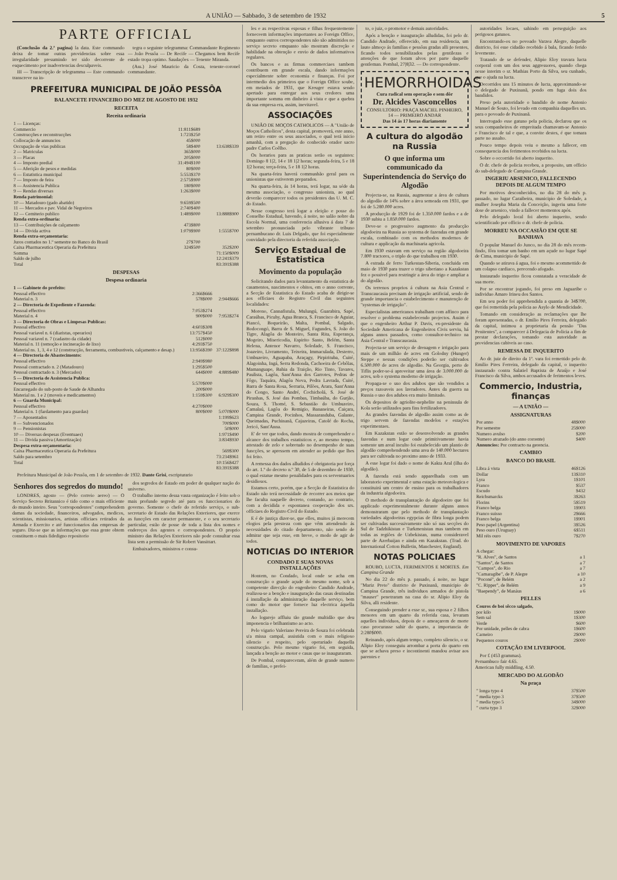A UNIÃO — Sabbado, 3 de setembro de 1932 5
PARTE OFFICIAL
(Conclusão da 2.ª pagina) la data. Este commando deixa de tomar outras providencias sobre essa irregularidade presumindo ter sido decorrente de esquecimento por inadvertencias desculpaveis.
III — Transcripção de telegramma — Este commando transcreve na in-
tegra o seguinte telegramma: Commandante Regimento — João Pessôa — De Recife — Chegamos bem Recife estado tropa optimo. Saudações — Tenente Miranda.
(Ass.) José Mauricio da Costa, tenente-coronel commandante.
PREFEITURA MUNICIPAL DE JOÃO PESSÔA
BALANCETE FINANCEIRO DO MEZ DE AGOSTO DE 1932
RECEITA
Receita ordinaria
| 1 — Licenças: | | |
| Commercio | 11:811$689 | |
| Construcções e reconstrucções | 1:723$250 | |
| Collocação de annuncios | 45$000 | |
| Occupação de vias publicas | 58$400 | 13:638$339 |
| 2 — Matriculas | 365$000 | |
| 3 — Placas | 205$000 | |
| 4 — Imposto predial | 31:494$100 | |
| 5 — Aferição de pesos e medidas | 80$000 | |
| 6 — Estatistica municipal | 5:553$370 | |
| 7 — Imposto de feira | 2:575$900 | |
| 8 — Assistencia Publica | 180$000 | |
| 9 — Rendas diversas | 1:263$000 | |
| Renda patrimonial: | | |
| 10 — Matadouro (gado abatido) | 9:659$500 | |
| 11 — Mercados e pav. Vidal de Negreiros | 2:740$400 | |
| 12 — Cemiterio publico | 1:489$000 | 13:888$900 |
| Renda extra-ordinaria: | | |
| 13 — Contribuições de calçamento | 473$800 | |
| 14 — Divida activa | 1:079$900 | 1:555$700 |
| Renda extra-orçamentaria: | | |
| Juros contados no 1.º semestre no Banco do Brasil | 27$700 | |
| Caixa Pharmaceutica Operaria da Prefeitura | 324$500 | 352$200 |
| Somma | | 71:150$009 |
| Saldo de julho | | 12:241$379 |
| Total | | 83:391$388 |
DESPESAS
Despesa ordinaria
| 1 — Gabinete do prefeito: | | |
| Pessoal effectivo | 2:366$666 | |
| Material n. 3 | 578$000 | 2:944$666 |
| 2 — Directoria de Expediente e Fazenda: | | |
| Pessoal effectivo | 7:053$274 | |
| Material n. 4 | 900$000 | 7:953$274 |
| 3 — Directoria de Obras e Limpesas Publicas: | | |
| Pessoal effectivo | 4:603$308 | |
| Pessoal variavel n. 6 (diaristas, operarios) | 13:757$450 | |
| Pessoal variavel n. 7 (cadastro da cidade) | 512$000 | |
| Material n. 11 (remoção e incineração de lixo) | 4:293$750 | |
| Material ns. 1, 3, 4 e 12 (construcção, ferramenta, combustiveis, calçamento e desap.) | 13:956$390 | 37:122$898 |
| 4 — Directoria de Abastecimento: | | |
| Pessoal effectivo | 2:949$980 | |
| Pessoal contractado n. 2 (Matadouro) | 1:295$500 | |
| Pessoal contractado n. 3 (Mercados) | 644$000 | 4:889$480 |
| 5 — Directoria de Assistencia Publica: | | |
| Pessoal effectivo | 5:570$000 | |
| Encarregado do sub-posto de Saude de Alhandra | 200$000 | |
| Material ns. 1 e 2 (moveis e medicamentos) | 1:159$300 | 6:929$300 |
| 6 — Guarda Municipal: | | |
| Pessoal effectivo | 4:270$000 | |
| Material n. 1 (fardamento para guardas) | 800$000 | 5:070$000 |
| 7 — Aposentados | | 1:199$623 |
| 8 — Subvencionados | | 700$000 |
| 9 — Pensionistas | | 50$000 |
| 10 — Diversas despesas (Eventuaes) | | 1:971$490 |
| 11 — Divida passiva (Amortização) | | 3:834$930 |
| Despesa extra-orçamentaria: | | |
| Caixa Pharmaceutica Operaria da Prefeitura | | 569$300 |
| Saldo para setembro | | 73:234$961 |
| Total | | 10:156$427 |
| | | 83:391$388 |
Prefeitura Municipal de João Pessôa, em 1 de setembro de 1932. Dante Grisi, escripturario
Senhores dos segredos do mundo!
LONDRES, agosto — (Pelo correio aereo) — O Serviço Secreto Britannico é tido como o mais efficiente do mundo inteiro. Seus "correspondentes" comprehendem damas da sociedade, financeiros, advogados, medicos, scientistas, missionarios, artistas officiaes retirados da Armada e Exercito e até funccionarios das empresas de seguro. Diz-se que as informações que essa gente obtem constituem o mais fidedigno repositorio
dos segredos de Estado em poder de qualquer nação do universo.
O trabalho interno dessa vasta organização é feito sob o mais profundo segredo até para os funccionarios do governo. Somente o chefe do referido serviço, o sub-secretario de Estado das Relações Exteriores, que exerce as funcções em caracter permanente, e o seu secretario particular, estão de posse de toda a lista dos nomes e endereços dos agentes e correspondentes. O proprio ministro das Relações Exteriores não pode consultar essa lista sem a permissão de Sir Robert Vansittart.
Embaixadores, ministros e consu-
les e as respectivas esposas e filhas frequentemente forneceem informações importantes ao Foreign Office, emquanto outros correspondentes não são admittidos no serviço secreto emquanto não mostram discreção e habilidade na obtenção e envio de dados informativos regulares.
Os bancos e as firmas commerciaes tambem contribuem em grande escala, dando informações especialmente sobre economia e finanças. Foi por intermedio dos primeiros que o Foreign Office soube, em meiados de 1931, que Kreuger estava sendo apertado para entregar aos seus credores uma importante somma em dinheiro á vista e que a quebra da sua empresa era, assim, inevitavel.
ASSOCIAÇÕES
UNIÃO DE MOÇOS CATHOLICOS — A "União de Moços Catholicos", desta capital, promoverá, este anno, um retiro entre os seus associados, o qual terá inicio amanhã, com a pregação do conhecido orador sacro padre Carlos Coêlho.
Os horarios para as praticas serão os seguintes: Domingo 8 1|2, 14 e 18 1|2 horas; segunda-feira, 5 e 18 1|2 horas; terça-feira, 5 e 18 1|2 horas.
Na quarta-feira haverá communhão geral para os unionistas que estiverem preparados.
Na quarta-feira, ás 14 horas, terá logar, na séde da mesma associação, o congresso unionista, ao qual deverão comparecer todos os presidentes das U. M. C. do Estado.
Nesse congresso terá logar a eleição e posse do Conselho Estadual, havendo, á noite, no salão nobre da Escola Normal, uma conferencia allusiva á data 7 de setembro pronunciada pelo vibrante tribuno pernambucano dr. Luis Delgado, que foi especialmente convidado pela directoria da referida associação.
Serviço Estadual de Estatistica
Movimento da população
Solicitando dados para levantamento da estatistica de casamentos, nascimentos e obitos, em o anno corrente, a Secção de Estatistica do Estado acaba de dirigir-se aos officiaes do Registro Civil das seguintes localidades:
Moreno, Cannafistula, Mulungú, Guarabira, Sapé, Caraúbas, Picuhy, Agua Branca, S. Francisco de Aguiar, Piancó, Boqueirão, Malta, Pombal, Salgado, Bodocongó, Barra de S. Miguel, Fagundes, S. João do Tigre, Alagôa do Monteiro, Santa Rita, Esperança, Mogeiro, Misericodia, Espirito Santo, Belém, Santa Helena, Antenor Navarro, Soledade, S. Francisco, Joazeiro, Livramento, Teixeira, Immaculada, Desterro, Umbuzeiro, Aguapaba, Araçagy, Pirpirituba, Cuité, Alagoinha, Ingá, Serra Redonda, Cachoeira de Cebôlas, Mamanguape, Bahia da Traição, Rio Tinto, Tavares, Paulista, Lagôa, Sant'Anna dos Garrotes, Pedras de Fôgo, Taquára, Alagôa Nova, Pedra Lavrada, Cuité, Barra de Santa Rosa, Serraria, Pilões, Arara, Sant'Anna do Congo, Santo André, Cochicholá, S. José de Piranhas, S. José das Pombas, Timbaúba, do Gurjão, Souza, S. Thomé, S. Sebastião do Umbuzeiro, Camalaú, Lagôa do Remigio, Bananeiras, Caiçara, Campina Grande, Pocinhos, Massaranduba, Galante, Queimadas, Puchinanã, Cajazeiras, Catolé do Rocha, Jericó, Sant'Anna.
E' de ver que todos, dando mostra de comprehender o alcance dos trabalhos estatisticos e, ao mesmo tempo, attestado de zelo e sobretudo no desempenho de suas funcções, se apressem em attender ao pedido que lhes foi feito.
A remessa dos dados alludidos é obrigatoria por força do art. 1.º do decreto n.º 30, de 5 de dezembro de 1930, o qual estatue mesmo penalidades para os serventuarios desidiosos.
Estamos certo, porém, que a Secção de Estatistica do Estado não terá necessidade de recorrer aos meios que lhe faculta naquelle decreto, contando, ao contrario, com a decidida e espontanea cooperação dos srs. officiaes do Registro Civil do Estado.
E é de justiça dizer-se, que elles, muitos já merecem elogios pela presteza com que vêm attendendo ás necessidades do citado departamento, não sendo de admirar que seja esse, em breve, o modo de agir de todos.
NOTICIAS DO INTERIOR
CONDADO E SUAS NOVAS INSTALLAÇÕES
Hontem, no Condado, local onde se acha em construcção o grande açude do mesmo nome, sob a competente direcção do engenheiro Candido Andrade, realizou-se a benção e inauguração das casas destinadas á installação da administração daquelle serviço, bem como do motor que fornece luz electrica áquella installação.
Ao logarejo affluiu tão grande multidão que deu imponencia e brilhantismo ao acto.
Pelo vigario Valeriano Pereira de Souza foi celebrada u'a missa campal, assistida com o mais religioso silencio e respeito, pelo operariado daquella construcção. Pelo mesmo vigario foi, em seguida, lançada a benção ao motor e casas que se inauguraram.
De Pombal, compareceram, além de grande numero de familias, o prefei-
to, o juiz, o promotor e demais autoridades.
Após a benção e inauguração alludidas, foi pelo dr. Candido Andrade, offerecido, em sua residencia, um lauto almoço ás familias e pessôas gradas alli presentes, ficando todos sensibilizados pelas gentilezas e attenções de que foram alvos por parte daquelle gentleman. Pombal, 27|8|32. — Do correspondente.
HEMORRHOIDAS
Cura radical sem operação e sem dôr
Dr. Alcides Vasconcellos
CONSULTORIO: PRAÇA MACIEL PINHEIRO, 14 — PRIMEIRO ANDAR
Das 14 ás 17 horas diariamente
A cultura do algodão na Russia
O que informa um communicado da Superintendencia do Serviço do Algodão
Projecta-se, na Russia, augmentar a área de cultura do algodão de 14% sobre a área semeada em 1931, que foi de 5.280.000 acres.
A producção de 1929 foi de 1.350.000 fardos e a de 1930 subiu a 1.850.000 fardos.
Deve-se o progressivo augmento da producção algodoeira na Russia ao systema de fazendas em grande escala, combinado com os methodos modernos de cultura e applicação da machinaria agricola.
Em 1930 estavam em serviço na região algodoeira 7.800 tractores, o triplo do que trabalhou em 1930.
A estrada de ferro Turkestan-Siberia, concluida em maio de 1930 para trazer o trigo siberiano a Kazakstan fez o possivel para restringir a área do trigo e ampliar a do algodão.
Os terrenos proprios á cultura na Asia Central e Transcaucasia precisam de irrigação artificial, sendo de grande importancia o estabelecimento e manutenção de "systemas de irrigação".
Especialistas americanos trabalham com affinco para resolver o problema estabelecendo projectos. Assim é que o engenheiro Arthur P. Davis, ex-presidente da Sociedade Americana de Engenheiros Civis serviu, há alguns annos passados, como consultor-technico na Asia Central e Transcaucasia.
Projecta-se um serviço de drenagem e irrigação para mais de um milhão de acres em Golodny (Hunger) Steppe e nessas condições poderão ser cultivados 6.500.000 de acres de algodão. Na Georgia, perto de Tiflis poder-se-á aproveitar uma área de 3.000.000 de acres, sob o systema moderno de irrigação.
Propaga-se o uso dos adubos que são vendidos a preços razoaveis aos lavradores. Antes da guerra na Russia o uso dos adubos era muito limitado.
Os depositos de agriolite-nephelite na peninsula de Kola serão utilizados para fins fertilizadores.
As grandes fazendas de algodão assim como as de trigo servem de fazendas modelos e estações experimentaes.
Em Kazakstan estão se desenvolvendo as grandes fazendas e num logar onde primitivamente havia somente um areal inculto foi estabelecido um plantio de algodão comprehendendo uma area de 140.000 hectares para ser cultivada no proximo anno de 1933.
A esse logar foi dado o nome de Kakta Aral (ilha do algodão).
A fazenda está sendo apparelhada com um laboratorio experimental e uma estação meteorologica e constituirá um centro de ensino para os trabalhadores da industria algodoeira.
O methodo de transplantação do algodoeiro que foi applicado experimentalmente durante alguns annos demonstraram que pelo methodo de transplantação variedades algodoeiras egypcias de fibra longa podem ser cultivadas successivamente não só nas secções do Sul de Tadzhikistan e Turkmenistan mas tambem em todas as regiões de Uzbekistan, numa consideravel parte de Azerbaijan e ainda em Kazakstan. (Trad. do International Cotton Bulletin, Manchester, England).
NOTAS POLICIAES
ROUBO, LUCTA, FERIMENTOS E MORTES. Em Campina Grande
No dia 22 do mês p. passado, á noite, no lugar "Mariz Preto" districto de Puxinanã, municipio de Campina Grande, três individuos armados de pistola "mauser" penetraram na casa do sr. Alipio Eloy da Silva, alli residente.
Conseguindo prender a esse sr., sua esposa e 2 filhos menores em um quarto da referida casa, levaram aquelles individuos, depois de o ameaçarem de morte caso procurasse sahir do quarto, a importancia de 2:280$000.
Reinando, após algum tempo, completo silencio, o sr. Alipio Eloy conseguiu arrombar a porta do quarto em que se achava preso e incontinenti mandou avisar aos parentes e
autoridades locaes, sahindo em perseguição aos perigosos gatunos.
Encontrando-os no povoado Varzea Alegre, daquelle districto, foi esse cidadão recebido á bala, ficando ferido levemente.
Tratando de se defender, Alipio Eloy travara lucta corporal com um dos seus aggressores, quando chega nesse interim o sr. Mathias Porto da Silva, seu cunhado, que o ajuda na lucta.
Decorridos uns 15 minutos de lucta, approximando-se o delegado de Puxinanã, pondo em fuga dois dos bandidos.
Preso pela autoridade o bandido de nome Antonio Manuel de Souto, foi levado em companhia daquelles srs. para o povoado de Puxinanã.
Interrogado esse gatuno pela policia, declarou que os seus companheiros de empreitada chamavam-se Antonio e Francisco de tal e que, a convite destes, é que tomara parte no assalto.
Pouco tempo depois veiu o mesmo a fallecer, em consequencia dos ferimentos recebidos na lucta.
Sobre o occorrido foi aberto inquerito.
O dr. chefe de policia recebeu, a proposito, um officio do sub-delegado de Campina Grande.
INGERIU ARSENICO, FALLECENDO DEPOIS DE ALGUM TEMPO
Por motivos desconhecidos, no dia 28 do mês p. passado, no lugar Caraibeira, municipio de Soledade, a mulher Josepha Maria da Conceição, ingeriu uma forte dose de arsenico, vindo a fallecer momentos após.
Pelo delegado local foi aberto inquerito, sendo scientificado por officio o dr. chefe de policia.
MORREU NA OCCASIÃO EM QUE SE BANHAVA
O popular Manuel do Junco, no dia 28 do mês recem-findo, fôra tomar um banho em um açude no lugar Sapé de Cima, municipio de Sapé.
Quando se atirava á agua, foi o mesmo acommettido de um colapso cardiaco, perecendo afogado.
Instaurado inquerito ficou constatada a veracidade de sua morte.
Por se encontrar jogando, foi preso em Jaguaribe o individuo Amaro Irineu dos Santos.
Em seu poder foi apprehendida a quantia de 34$700, que foi remettida pela policia ao Asylo de Mendicidade.
Tomando em consideração as reclamações que lhe foram apresentadas, o dr. Emilio Pires Ferreira, delegado da capital, intimou a proprietaria da pensão "Das Penitentes", a comparecer á Delegacia de Policia a fim de prestar declarações, tomando esta autoridade as providencias cabiveis ao caso.
REMESSA DE INQUERITO
Ao dr. juiz de direito da 1ª. vara foi remettido pelo dr. Emilio Pires Ferreira, delegado da capital, o inquerito instaurado contra Salatiel Baptista de Araújo e José Francisco da Silva, ambos accusados de ferimentos leves.
Commercio, Industria, finanças
— A UNIÃO —
ASSIGNATURAS
| Por anno | 48$000 |
| Por semestre | 25$000 |
| Numero avulso | $200 |
| Numero atrazado (do anno corrente) | $400 |
| Annuncios: Por contracto na gerencia. | |
CAMBIO
BANCO DO BRASIL
| Libra á vista | 46$126 |
| Dollar | 13$310 |
| Lyra | 1$101 |
| Franco | $537 |
| Escudo | $432 |
| Reichsmarcks | 3$263 |
| Florins | 5$519 |
| Franco belga | 1$903 |
| Franco suisso | 2$666 |
| Franco belga | 1$901 |
| Peso papel (Argentina) | 3$526 |
| Peso ouro (Uruguay) | 6$511 |
| Mil réis ouro | 7$270 |
MOVIMENTO DE VAPORES
| A chegar: | |
| "R. Alves", de Santos | a 1 |
| "Santos", de Santos | a 7 |
| "Campos", do Rio | a 7 |
| "Camaragibe", de P. Alegre | a 10 |
| "Poconé", de Belém | a 2 |
| "C. Ripper", de Belém | a 9 |
| "Baependy", de Manáus | a 6 |
PELLES
| Couros de boi sêcco salgado, | |
| por kilo | 1$000 |
| Sem sal | 1$300 |
| Verde | $600 |
| Por unidade, pelles de cabra | 1$600 |
| Carneiro | 2$000 |
| Pequenos couros | 2$000 |
COTAÇÃO EM LIVERPOOL
Por £ (453 grammas).
Pernambuco fair 4.65.
American fully middling, 4.50.
MERCADO DO ALGODÃO
Na praça
| " longa typo 4 | 37$500 |
| " media typo 3 | 37$500 |
| " media typo 5 | 34$000 |
| " curta typo 3 | 32$000 |